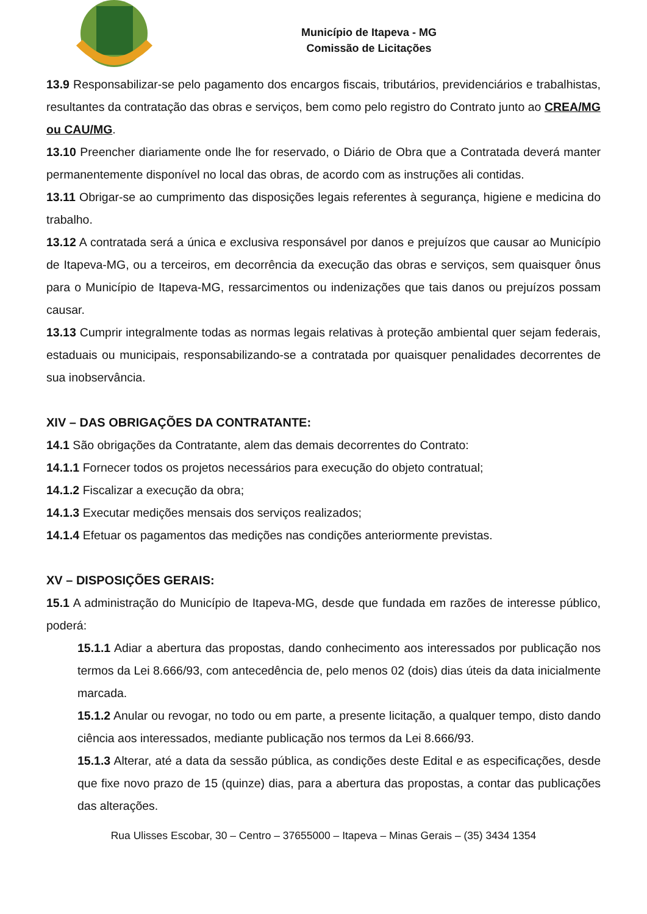Município de Itapeva - MG
Comissão de Licitações
13.9 Responsabilizar-se pelo pagamento dos encargos fiscais, tributários, previdenciários e trabalhistas, resultantes da contratação das obras e serviços, bem como pelo registro do Contrato junto ao CREA/MG ou CAU/MG.
13.10 Preencher diariamente onde lhe for reservado, o Diário de Obra que a Contratada deverá manter permanentemente disponível no local das obras, de acordo com as instruções ali contidas.
13.11 Obrigar-se ao cumprimento das disposições legais referentes à segurança, higiene e medicina do trabalho.
13.12 A contratada será a única e exclusiva responsável por danos e prejuízos que causar ao Município de Itapeva-MG, ou a terceiros, em decorrência da execução das obras e serviços, sem quaisquer ônus para o Município de Itapeva-MG, ressarcimentos ou indenizações que tais danos ou prejuízos possam causar.
13.13 Cumprir integralmente todas as normas legais relativas à proteção ambiental quer sejam federais, estaduais ou municipais, responsabilizando-se a contratada por quaisquer penalidades decorrentes de sua inobservância.
XIV – DAS OBRIGAÇÕES DA CONTRATANTE:
14.1 São obrigações da Contratante, alem das demais decorrentes do Contrato:
14.1.1 Fornecer todos os projetos necessários para execução do objeto contratual;
14.1.2 Fiscalizar a execução da obra;
14.1.3 Executar medições mensais dos serviços realizados;
14.1.4 Efetuar os pagamentos das medições nas condições anteriormente previstas.
XV – DISPOSIÇÕES GERAIS:
15.1 A administração do Município de Itapeva-MG, desde que fundada em razões de interesse público, poderá:
15.1.1 Adiar a abertura das propostas, dando conhecimento aos interessados por publicação nos termos da Lei 8.666/93, com antecedência de, pelo menos 02 (dois) dias úteis da data inicialmente marcada.
15.1.2 Anular ou revogar, no todo ou em parte, a presente licitação, a qualquer tempo, disto dando ciência aos interessados, mediante publicação nos termos da Lei 8.666/93.
15.1.3 Alterar, até a data da sessão pública, as condições deste Edital e as especificações, desde que fixe novo prazo de 15 (quinze) dias, para a abertura das propostas, a contar das publicações das alterações.
Rua Ulisses Escobar, 30 – Centro – 37655000 – Itapeva – Minas Gerais – (35) 3434 1354